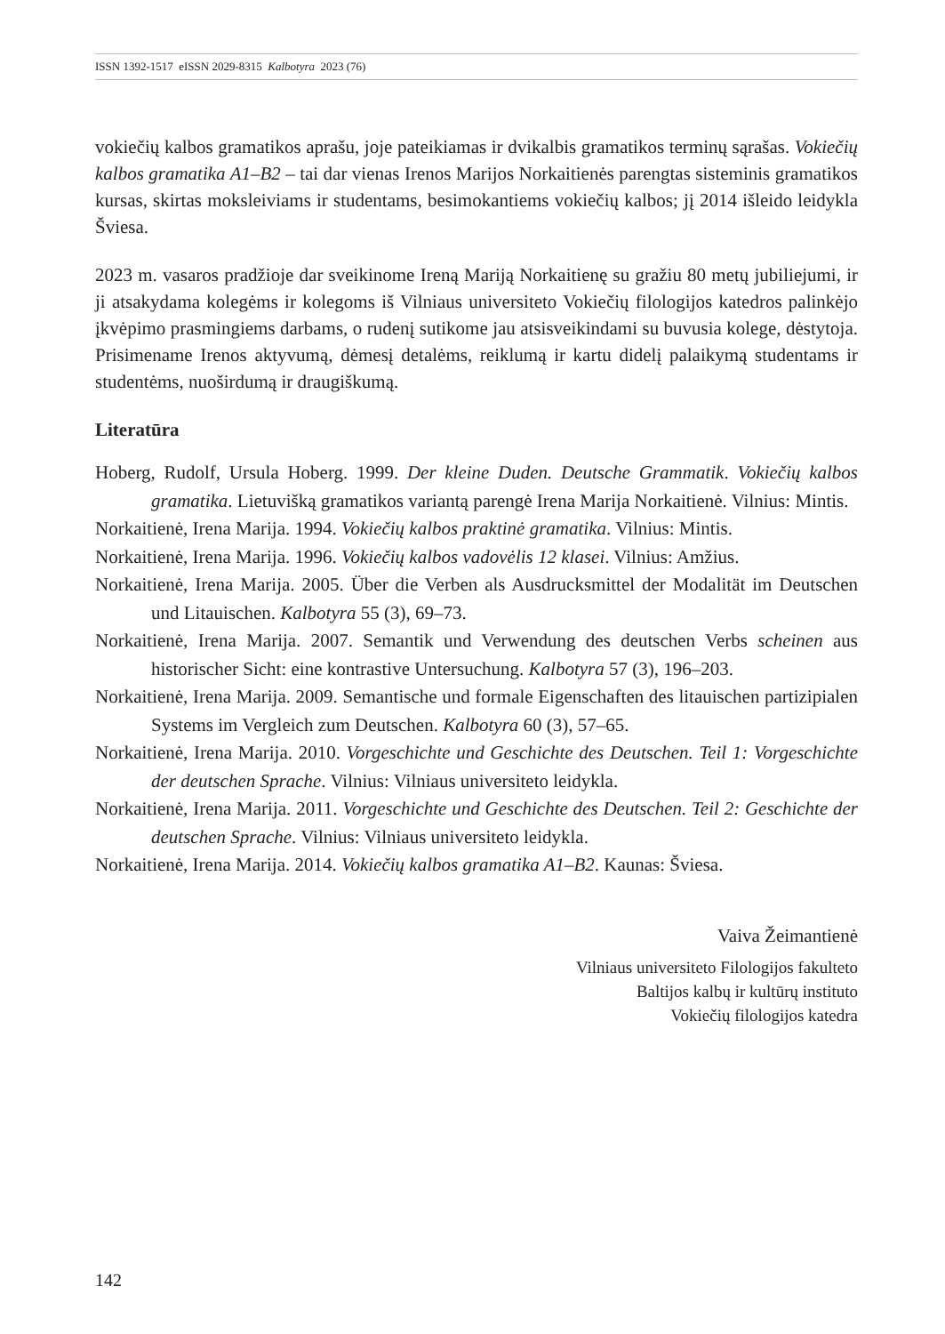ISSN 1392-1517 eISSN 2029-8315 Kalbotyra 2023 (76)
vokiečių kalbos gramatikos aprašu, joje pateikiamas ir dvikalbis gramatikos terminų sąrašas. Vokiečių kalbos gramatika A1–B2 – tai dar vienas Irenos Marijos Norkaitienės parengtas sisteminis gramatikos kursas, skirtas moksleiviams ir studentams, besimokantiems vokiečių kalbos; jį 2014 išleido leidykla Šviesa.
2023 m. vasaros pradžioje dar sveikinome Ireną Mariją Norkaitienę su gražiu 80 metų jubiliejumi, ir ji atsakydama kolegėms ir kolegoms iš Vilniaus universiteto Vokiečių filologijos katedros palinkėjo įkvėpimo prasmingiems darbams, o rudenį sutikome jau atsisveikindami su buvusia kolege, dėstytoja. Prisimename Irenos aktyvumą, dėmesį detalėms, reiklumą ir kartu didelį palaikymą studentams ir studentėms, nuoširdumą ir draugiškumą.
Literatūra
Hoberg, Rudolf, Ursula Hoberg. 1999. Der kleine Duden. Deutsche Grammatik. Vokiečių kalbos gramatika. Lietuvišką gramatikos variantą parengė Irena Marija Norkaitienė. Vilnius: Mintis.
Norkaitienė, Irena Marija. 1994. Vokiečių kalbos praktinė gramatika. Vilnius: Mintis.
Norkaitienė, Irena Marija. 1996. Vokiečių kalbos vadovėlis 12 klasei. Vilnius: Amžius.
Norkaitienė, Irena Marija. 2005. Über die Verben als Ausdrucksmittel der Modalität im Deutschen und Litauischen. Kalbotyra 55 (3), 69–73.
Norkaitienė, Irena Marija. 2007. Semantik und Verwendung des deutschen Verbs scheinen aus historischer Sicht: eine kontrastive Untersuchung. Kalbotyra 57 (3), 196–203.
Norkaitienė, Irena Marija. 2009. Semantische und formale Eigenschaften des litauischen partizipialen Systems im Vergleich zum Deutschen. Kalbotyra 60 (3), 57–65.
Norkaitienė, Irena Marija. 2010. Vorgeschichte und Geschichte des Deutschen. Teil 1: Vorgeschichte der deutschen Sprache. Vilnius: Vilniaus universiteto leidykla.
Norkaitienė, Irena Marija. 2011. Vorgeschichte und Geschichte des Deutschen. Teil 2: Geschichte der deutschen Sprache. Vilnius: Vilniaus universiteto leidykla.
Norkaitienė, Irena Marija. 2014. Vokiečių kalbos gramatika A1–B2. Kaunas: Šviesa.
Vaiva Žeimantienė
Vilniaus universiteto Filologijos fakulteto
Baltijos kalbų ir kultūrų instituto
Vokiečių filologijos katedra
142